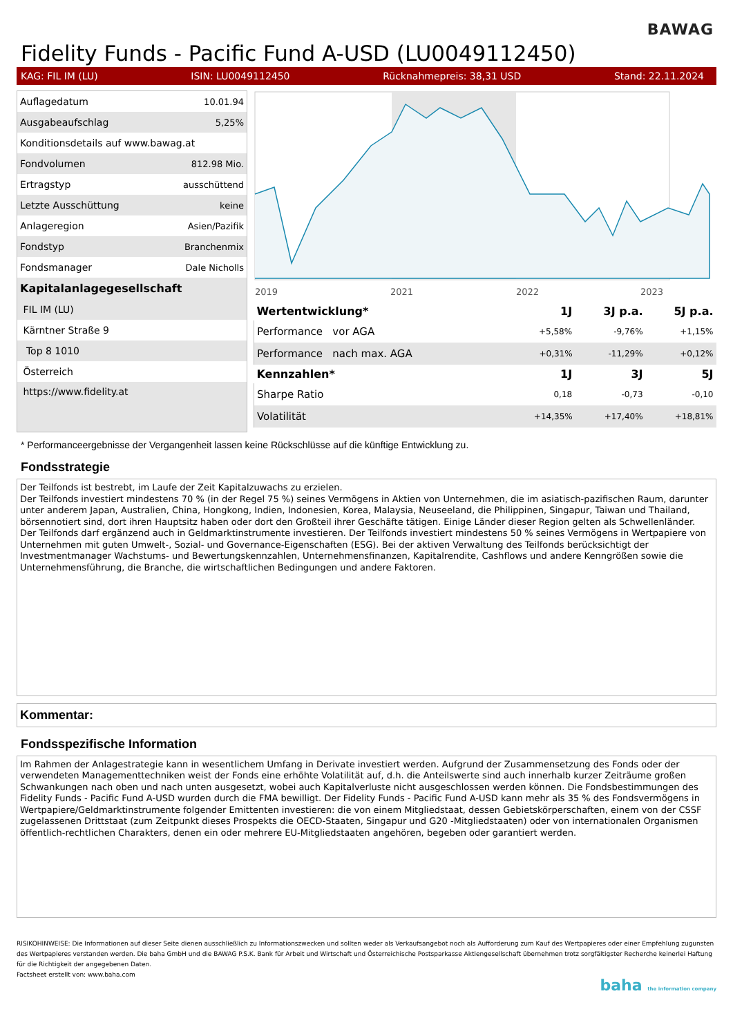BAWAG
Fidelity Funds - Pacific Fund A-USD (LU0049112450)
KAG: FIL IM (LU) ISIN: LU0049112450 Rücknahmepreis: 38,31 USD Stand: 22.11.2024
| Auflagedatum | 10.01.94 |
| Ausgabeaufschlag | 5,25% |
| Konditionsdetails auf www.bawag.at | |
| Fondvolumen | 812.98 Mio. |
| Ertragstyp | ausschüttend |
| Letzte Ausschüttung | keine |
| Anlageregion | Asien/Pazifik |
| Fondstyp | Branchenmix |
| Fondsmanager | Dale Nicholls |
| Kapitalanlagegesellschaft | |
| FIL IM (LU) | |
| Kärntner Straße 9 | |
| Top 8 1010 | |
| Österreich | |
| https://www.fidelity.at | |
2019
2021
2022
2023
| Wertentwicklung* | 1J | 3J p.a. | 5J p.a. |
| --- | --- | --- | --- |
| Performance vor AGA | +5,58% | -9,76% | +1,15% |
| Performance nach max. AGA | +0,31% | -11,29% | +0,12% |
| Kennzahlen* | 1J | 3J | 5J |
| Sharpe Ratio | 0,18 | -0,73 | -0,10 |
| Volatilität | +14,35% | +17,40% | +18,81% |
* Performanceergebnisse der Vergangenheit lassen keine Rückschlüsse auf die künftige Entwicklung zu.
Fondsstrategie
Der Teilfonds ist bestrebt, im Laufe der Zeit Kapitalzuwachs zu erzielen.
Der Teilfonds investiert mindestens 70 % (in der Regel 75 %) seines Vermögens in Aktien von Unternehmen, die im asiatisch-pazifischen Raum, darunter unter anderem Japan, Australien, China, Hongkong, Indien, Indonesien, Korea, Malaysia, Neuseeland, die Philippinen, Singapur, Taiwan und Thailand, börsennotiert sind, dort ihren Hauptsitz haben oder dort den Großteil ihrer Geschäfte tätigen. Einige Länder dieser Region gelten als Schwellenländer. Der Teilfonds darf ergänzend auch in Geldmarktinstrumente investieren. Der Teilfonds investiert mindestens 50 % seines Vermögens in Wertpapiere von Unternehmen mit guten Umwelt-, Sozial- und Governance-Eigenschaften (ESG). Bei der aktiven Verwaltung des Teilfonds berücksichtigt der Investmentmanager Wachstums- und Bewertungskennzahlen, Unternehmensfinanzen, Kapitalrendite, Cashflows und andere Kenngrößen sowie die Unternehmensführung, die Branche, die wirtschaftlichen Bedingungen und andere Faktoren.
Kommentar:
Fondsspezifische Information
Im Rahmen der Anlagestrategie kann in wesentlichem Umfang in Derivate investiert werden. Aufgrund der Zusammensetzung des Fonds oder der verwendeten Managementtechniken weist der Fonds eine erhöhte Volatilität auf, d.h. die Anteilswerte sind auch innerhalb kurzer Zeiträume großen Schwankungen nach oben und nach unten ausgesetzt, wobei auch Kapitalverluste nicht ausgeschlossen werden können. Die Fondsbestimmungen des Fidelity Funds - Pacific Fund A-USD wurden durch die FMA bewilligt. Der Fidelity Funds - Pacific Fund A-USD kann mehr als 35 % des Fondsvermögens in Wertpapiere/Geldmarktinstrumente folgender Emittenten investieren: die von einem Mitgliedstaat, dessen Gebietskörperschaften, einem von der CSSF zugelassenen Drittstaat (zum Zeitpunkt dieses Prospekts die OECD-Staaten, Singapur und G20 -Mitgliedstaaten) oder von internationalen Organismen öffentlich-rechtlichen Charakters, denen ein oder mehrere EU-Mitgliedstaaten angehören, begeben oder garantiert werden.
RISIKOHINWEISE: Die Informationen auf dieser Seite dienen ausschließlich zu Informationszwecken und sollten weder als Verkaufsangebot noch als Aufforderung zum Kauf des Wertpapieres oder einer Empfehlung zugunsten des Wertpapieres verstanden werden. Die baha GmbH und die BAWAG P.S.K. Bank für Arbeit und Wirtschaft und Österreichische Postsparkasse Aktiengesellschaft übernehmen trotz sorgfältigster Recherche keinerlei Haftung für die Richtigkeit der angegebenen Daten.
Factsheet erstellt von: www.baha.com
baha the information company